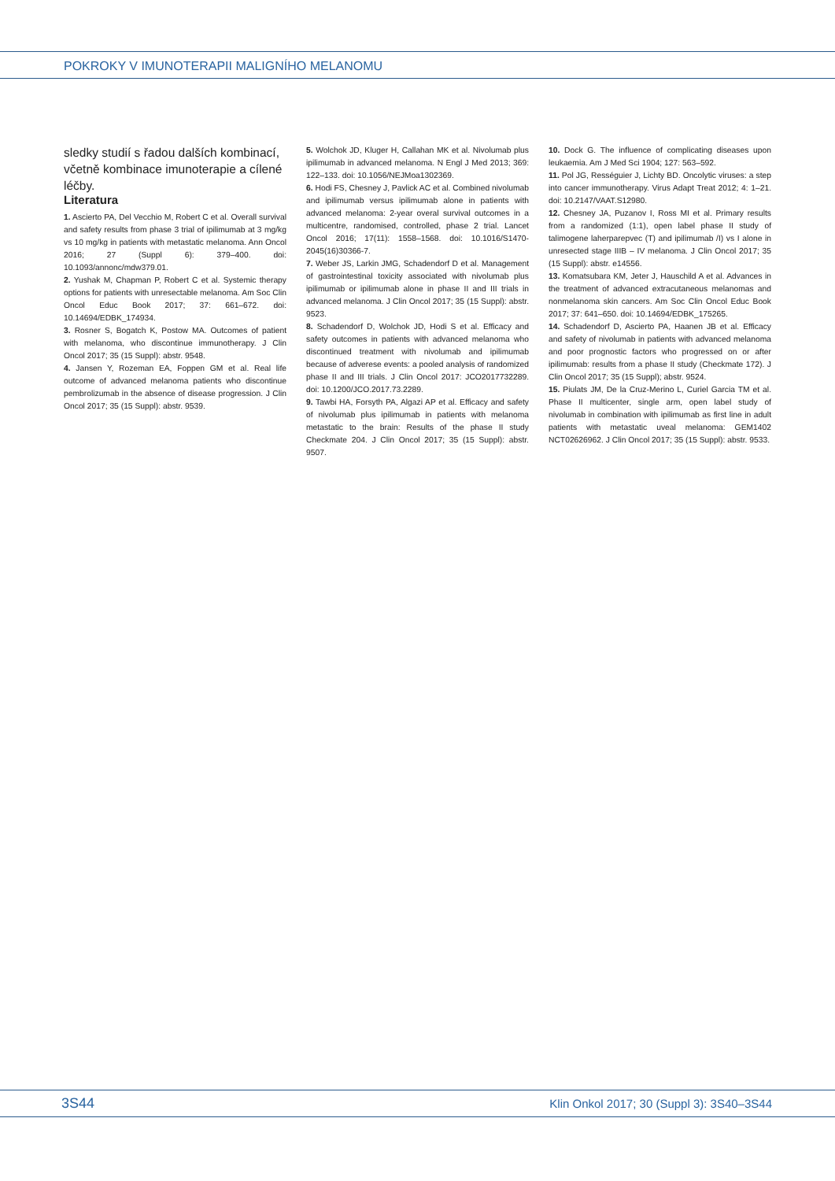POKROKY V IMUNOTERAPII MALIGNÍHO MELANOMU
sledky studií s řadou dalších kombinací, včetně kombinace imunoterapie a cílené léčby.
Literatura
1. Ascierto PA, Del Vecchio M, Robert C et al. Overall survival and safety results from phase 3 trial of ipilimumab at 3 mg/kg vs 10 mg/kg in patients with metastatic melanoma. Ann Oncol 2016; 27 (Suppl 6): 379–400. doi: 10.1093/annonc/mdw379.01.
2. Yushak M, Chapman P, Robert C et al. Systemic therapy options for patients with unresectable melanoma. Am Soc Clin Oncol Educ Book 2017; 37: 661–672. doi: 10.14694/EDBK_174934.
3. Rosner S, Bogatch K, Postow MA. Outcomes of patient with melanoma, who discontinue immunotherapy. J Clin Oncol 2017; 35 (15 Suppl): abstr. 9548.
4. Jansen Y, Rozeman EA, Foppen GM et al. Real life outcome of advanced melanoma patients who discontinue pembrolizumab in the absence of disease progression. J Clin Oncol 2017; 35 (15 Suppl): abstr. 9539.
5. Wolchok JD, Kluger H, Callahan MK et al. Nivolumab plus ipilimumab in advanced melanoma. N Engl J Med 2013; 369: 122–133. doi: 10.1056/NEJMoa1302369.
6. Hodi FS, Chesney J, Pavlick AC et al. Combined nivolumab and ipilimumab versus ipilimumab alone in patients with advanced melanoma: 2-year overal survival outcomes in a multicentre, randomised, controlled, phase 2 trial. Lancet Oncol 2016; 17(11): 1558–1568. doi: 10.1016/S1470-2045(16)30366-7.
7. Weber JS, Larkin JMG, Schadendorf D et al. Management of gastrointestinal toxicity associated with nivolumab plus ipilimumab or ipilimumab alone in phase II and III trials in advanced melanoma. J Clin Oncol 2017; 35 (15 Suppl): abstr. 9523.
8. Schadendorf D, Wolchok JD, Hodi S et al. Efficacy and safety outcomes in patients with advanced melanoma who discontinued treatment with nivolumab and ipilimumab because of adverese events: a pooled analysis of randomized phase II and III trials. J Clin Oncol 2017: JCO2017732289. doi: 10.1200/JCO.2017.73.2289.
9. Tawbi HA, Forsyth PA, Algazi AP et al. Efficacy and safety of nivolumab plus ipilimumab in patients with melanoma metastatic to the brain: Results of the phase II study Checkmate 204. J Clin Oncol 2017; 35 (15 Suppl): abstr. 9507.
10. Dock G. The influence of complicating diseases upon leukaemia. Am J Med Sci 1904; 127: 563–592.
11. Pol JG, Rességuier J, Lichty BD. Oncolytic viruses: a step into cancer immunotherapy. Virus Adapt Treat 2012; 4: 1–21. doi: 10.2147/VAAT.S12980.
12. Chesney JA, Puzanov I, Ross MI et al. Primary results from a randomized (1:1), open label phase II study of talimogene laherparepvec (T) and ipilimumab /I) vs I alone in unresected stage IIIB – IV melanoma. J Clin Oncol 2017; 35 (15 Suppl): abstr. e14556.
13. Komatsubara KM, Jeter J, Hauschild A et al. Advances in the treatment of advanced extracutaneous melanomas and nonmelanoma skin cancers. Am Soc Clin Oncol Educ Book 2017; 37: 641–650. doi: 10.14694/EDBK_175265.
14. Schadendorf D, Ascierto PA, Haanen JB et al. Efficacy and safety of nivolumab in patients with advanced melanoma and poor prognostic factors who progressed on or after ipilimumab: results from a phase II study (Checkmate 172). J Clin Oncol 2017; 35 (15 Suppl); abstr. 9524.
15. Piulats JM, De la Cruz-Merino L, Curiel Garcia TM et al. Phase II multicenter, single arm, open label study of nivolumab in combination with ipilimumab as first line in adult patients with metastatic uveal melanoma: GEM1402 NCT02626962. J Clin Oncol 2017; 35 (15 Suppl): abstr. 9533.
3S44 Klin Onkol 2017; 30 (Suppl 3): 3S40–3S44